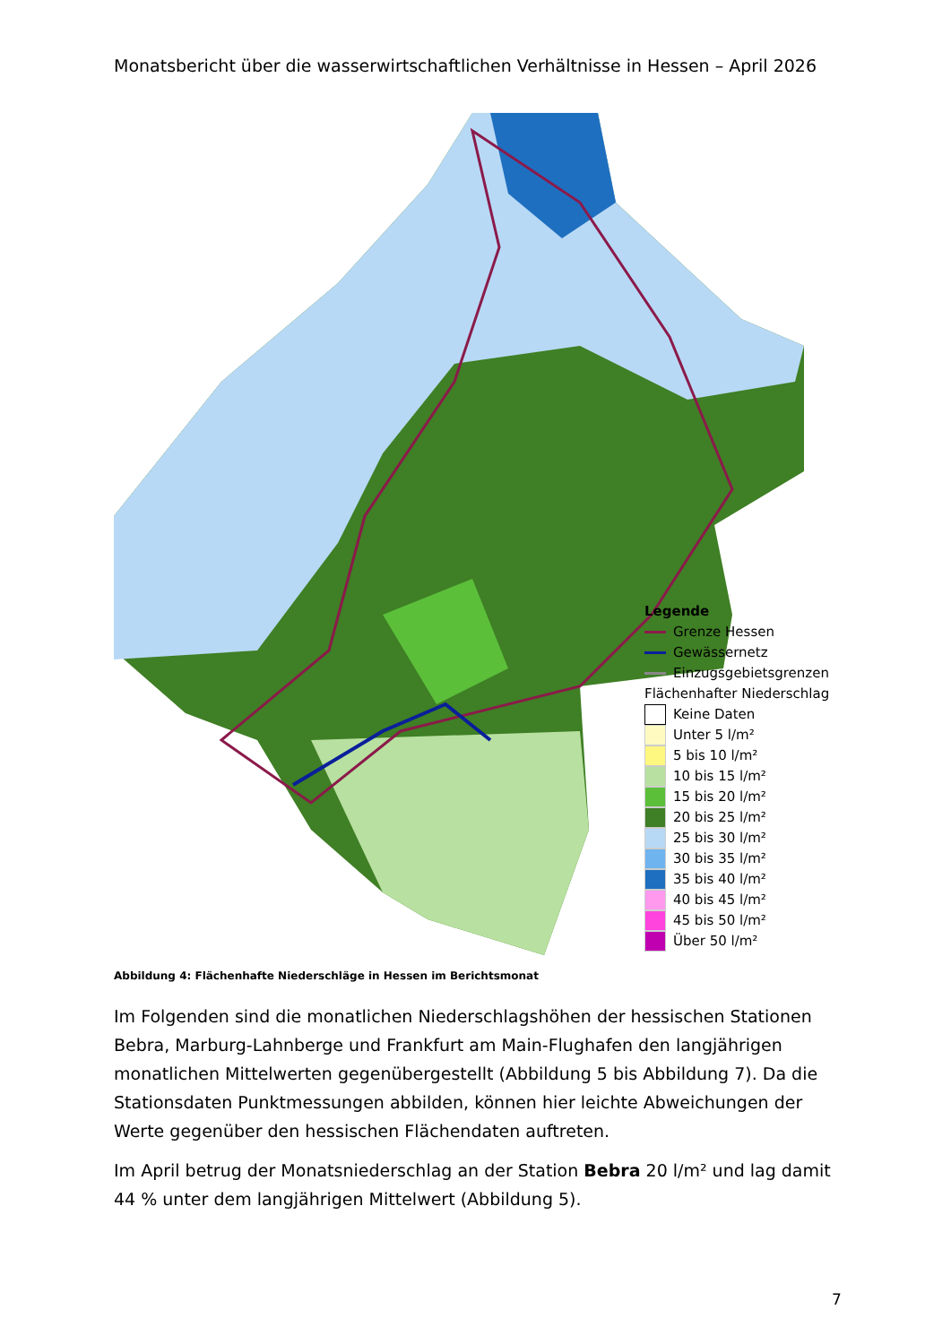Monatsbericht über die wasserwirtschaftlichen Verhältnisse in Hessen – April 2026
Legende
Grenze Hessen
Gewässernetz
Einzugsgebietsgrenzen
Flächenhafter Niederschlag
Keine Daten
Unter 5 l/m²
5 bis 10 l/m²
10 bis 15 l/m²
15 bis 20 l/m²
20 bis 25 l/m²
25 bis 30 l/m²
30 bis 35 l/m²
35 bis 40 l/m²
40 bis 45 l/m²
45 bis 50 l/m²
Über 50 l/m²
Abbildung 4: Flächenhafte Niederschläge in Hessen im Berichtsmonat
Im Folgenden sind die monatlichen Niederschlagshöhen der hessischen Stationen Bebra, Marburg-Lahnberge und Frankfurt am Main-Flughafen den langjährigen monatlichen Mittelwerten gegenübergestellt (Abbildung 5 bis Abbildung 7). Da die Stationsdaten Punktmessungen abbilden, können hier leichte Abweichungen der Werte gegenüber den hessischen Flächendaten auftreten.
Im April betrug der Monatsniederschlag an der Station Bebra 20 l/m² und lag damit 44 % unter dem langjährigen Mittelwert (Abbildung 5).
7